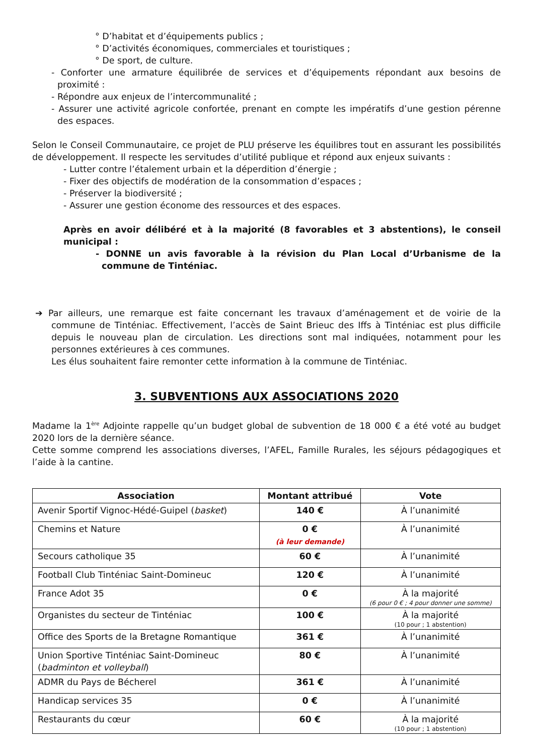° D’habitat et d’équipements publics ;
° D’activités économiques, commerciales et touristiques ;
° De sport, de culture.
- Conforter une armature équilibrée de services et d’équipements répondant aux besoins de proximité :
- Répondre aux enjeux de l’intercommunalité ;
- Assurer une activité agricole confortée, prenant en compte les impératifs d’une gestion pérenne des espaces.
Selon le Conseil Communautaire, ce projet de PLU préserve les équilibres tout en assurant les possibilités de développement. Il respecte les servitudes d’utilité publique et répond aux enjeux suivants :
- Lutter contre l’étalement urbain et la déperdition d’énergie ;
- Fixer des objectifs de modération de la consommation d’espaces ;
- Préserver la biodiversité ;
- Assurer une gestion économe des ressources et des espaces.
Après en avoir délibéré et à la majorité (8 favorables et 3 abstentions), le conseil municipal :
- DONNE un avis favorable à la révision du Plan Local d’Urbanisme de la commune de Tinténiac.
➔ Par ailleurs, une remarque est faite concernant les travaux d’aménagement et de voirie de la commune de Tinténiac. Effectivement, l’accès de Saint Brieuc des Iffs à Tinténiac est plus difficile depuis le nouveau plan de circulation. Les directions sont mal indiquées, notamment pour les personnes extérieures à ces communes.
Les élus souhaitent faire remonter cette information à la commune de Tinténiac.
3. SUBVENTIONS AUX ASSOCIATIONS 2020
Madame la 1<sup>ère</sup> Adjointe rappelle qu’un budget global de subvention de 18 000 € a été voté au budget 2020 lors de la dernière séance.
Cette somme comprend les associations diverses, l’AFEL, Famille Rurales, les séjours pédagogiques et l’aide à la cantine.
| Association | Montant attribué | Vote |
| --- | --- | --- |
| Avenir Sportif Vignoc-Hédé-Guipel ( basket ) | 140 € | À l’unanimité |
| Chemins et Nature | 0 € (à leur demande) | À l’unanimité |
| Secours catholique 35 | 60 € | À l’unanimité |
| Football Club Tinténiac Saint-Domineuc | 120 € | À l’unanimité |
| France Adot 35 | 0 € | À la majorité (6 pour 0 € ; 4 pour donner une somme) |
| Organistes du secteur de Tinténiac | 100 € | À la majorité (10 pour ; 1 abstention) |
| Office des Sports de la Bretagne Romantique | 361 € | À l’unanimité |
| Union Sportive Tinténiac Saint-Domineuc ( badminton et volleyball ) | 80 € | À l’unanimité |
| ADMR du Pays de Bécherel | 361 € | À l’unanimité |
| Handicap services 35 | 0 € | À l’unanimité |
| Restaurants du cœur | 60 € | À la majorité (10 pour ; 1 abstention) |